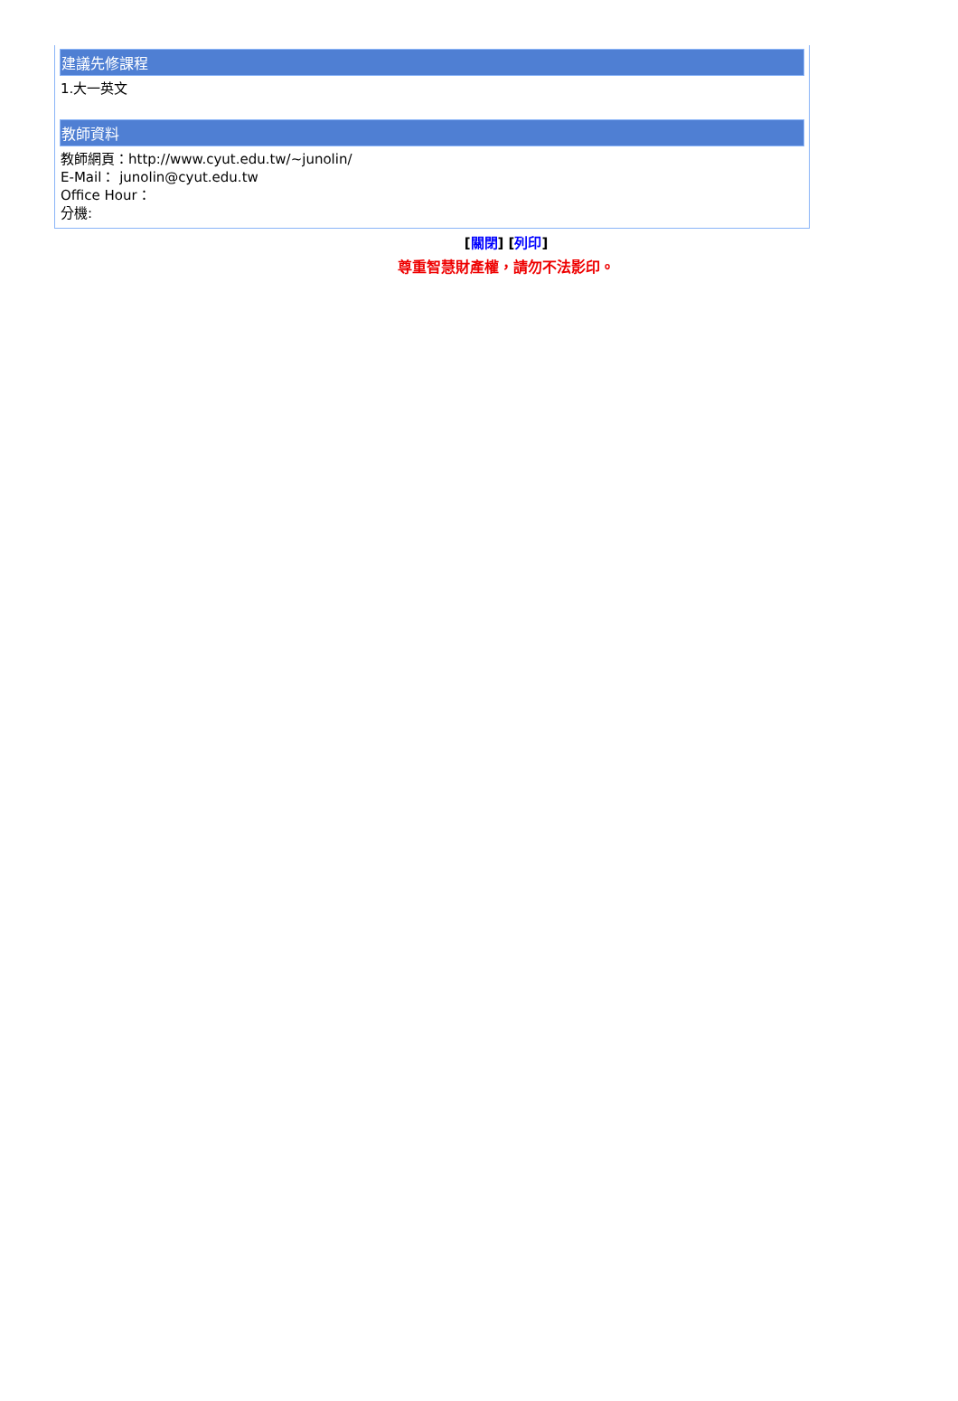建議先修課程
1.大一英文
教師資料
教師網頁：http://www.cyut.edu.tw/~junolin/
E-Mail： junolin@cyut.edu.tw
Office Hour：
分機:
[關閉] [列印]
尊重智慧財產權，請勿不法影印。